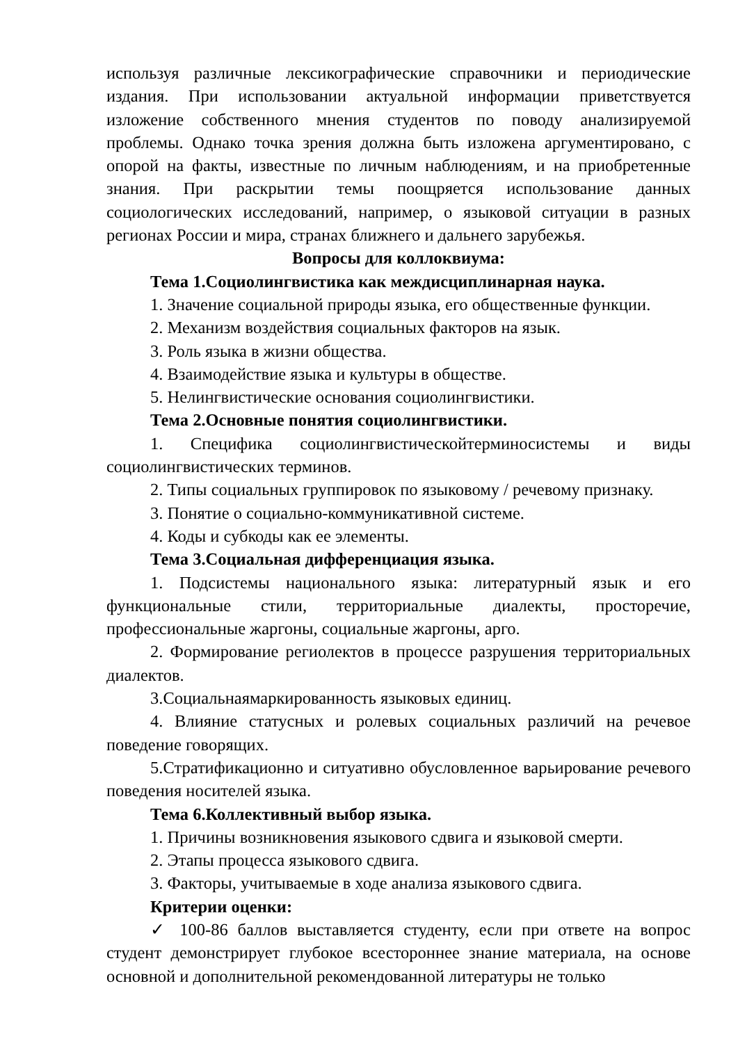используя различные лексикографические справочники и периодические издания. При использовании актуальной информации приветствуется изложение собственного мнения студентов по поводу анализируемой проблемы. Однако точка зрения должна быть изложена аргументировано, с опорой на факты, известные по личным наблюдениям, и на приобретенные знания. При раскрытии темы поощряется использование данных социологических исследований, например, о языковой ситуации в разных регионах России и мира, странах ближнего и дальнего зарубежья.
Вопросы для коллоквиума:
Тема 1.Социолингвистика как междисциплинарная наука.
1. Значение социальной природы языка, его общественные функции.
2. Механизм воздействия социальных факторов на язык.
3. Роль языка в жизни общества.
4. Взаимодействие языка и культуры в обществе.
5. Нелингвистические основания социолингвистики.
Тема 2.Основные понятия социолингвистики.
1. Специфика социолингвистическойтерминосистемы и виды социолингвистических терминов.
2. Типы социальных группировок по языковому / речевому признаку.
3. Понятие о социально-коммуникативной системе.
4. Коды и субкоды как ее элементы.
Тема 3.Социальная дифференциация языка.
1. Подсистемы национального языка: литературный язык и его функциональные стили, территориальные диалекты, просторечие, профессиональные жаргоны, социальные жаргоны, арго.
2. Формирование региолектов в процессе разрушения территориальных диалектов.
3.Социальнаямаркированность языковых единиц.
4. Влияние статусных и ролевых социальных различий на речевое поведение говорящих.
5.Стратификационно и ситуативно обусловленное варьирование речевого поведения носителей языка.
Тема 6.Коллективный выбор языка.
1. Причины возникновения языкового сдвига и языковой смерти.
2. Этапы процесса языкового сдвига.
3. Факторы, учитываемые в ходе анализа языкового сдвига.
Критерии оценки:
✓ 100-86 баллов выставляется студенту, если при ответе на вопрос студент демонстрирует глубокое всестороннее знание материала, на основе основной и дополнительной рекомендованной литературы не только